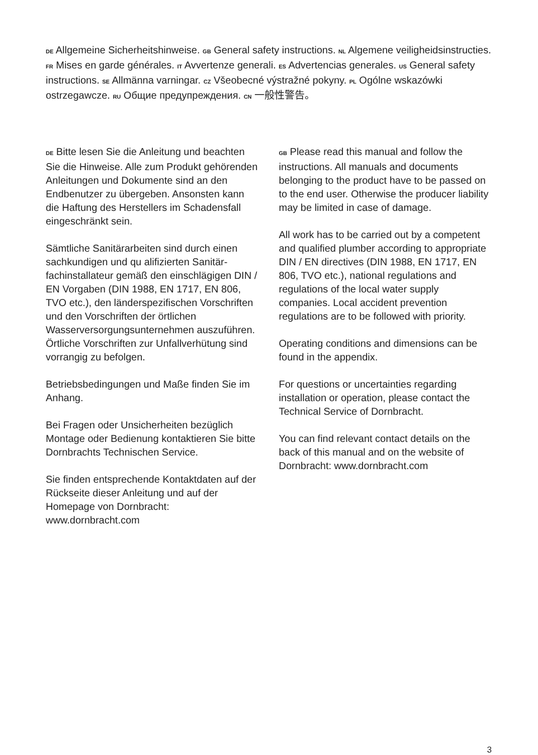DE Allgemeine Sicherheitshinweise. GB General safety instructions. NL Algemene veiligheidsinstructies. FR Mises en garde générales. IT Avvertenze generali. ES Advertencias generales. US General safety instructions. SE Allmänna varningar. CZ Všeobecné výstražné pokyny. PL Ogólne wskazówki ostrzegawcze. RU Общие предупреждения. CN 一般性警告。
DE Bitte lesen Sie die Anleitung und beachten Sie die Hinweise. Alle zum Produkt gehörenden Anleitungen und Dokumente sind an den Endbenutzer zu übergeben. Ansonsten kann die Haftung des Herstellers im Schadensfall eingeschränkt sein.
Sämtliche Sanitärarbeiten sind durch einen sachkundigen und qu alifizierten Sanitär­fachinstallateur gemäß den einschlägigen DIN / EN Vorgaben (DIN 1988, EN 1717, EN 806, TVO etc.), den länderspezifischen Vorschriften und den Vorschriften der örtlichen Wasserversorgungsunternehmen auszuführen. Örtliche Vorschriften zur Unfallverhütung sind vorrangig zu befolgen.
Betriebsbedingungen und Maße finden Sie im Anhang.
Bei Fragen oder Unsicherheiten bezüglich Montage oder Bedienung kontaktieren Sie bitte Dornbrachts Technischen Service.
Sie finden entsprechende Kontaktdaten auf der Rückseite dieser Anleitung und auf der Homepage von Dornbracht: www.dornbracht.com
GB Please read this manual and follow the instructions. All manuals and documents belonging to the product have to be passed on to the end user. Otherwise the producer liability may be limited in case of damage.
All work has to be carried out by a competent and qualified plumber according to appropriate DIN / EN directives (DIN 1988, EN 1717, EN 806, TVO etc.), national regulations and regulations of the local water supply companies. Local accident prevention regulations are to be followed with priority.
Operating conditions and dimensions can be found in the appendix.
For questions or uncertainties regarding installation or operation, please contact the Technical Service of Dornbracht.
You can find relevant contact details on the back of this manual and on the website of Dornbracht: www.dornbracht.com
3